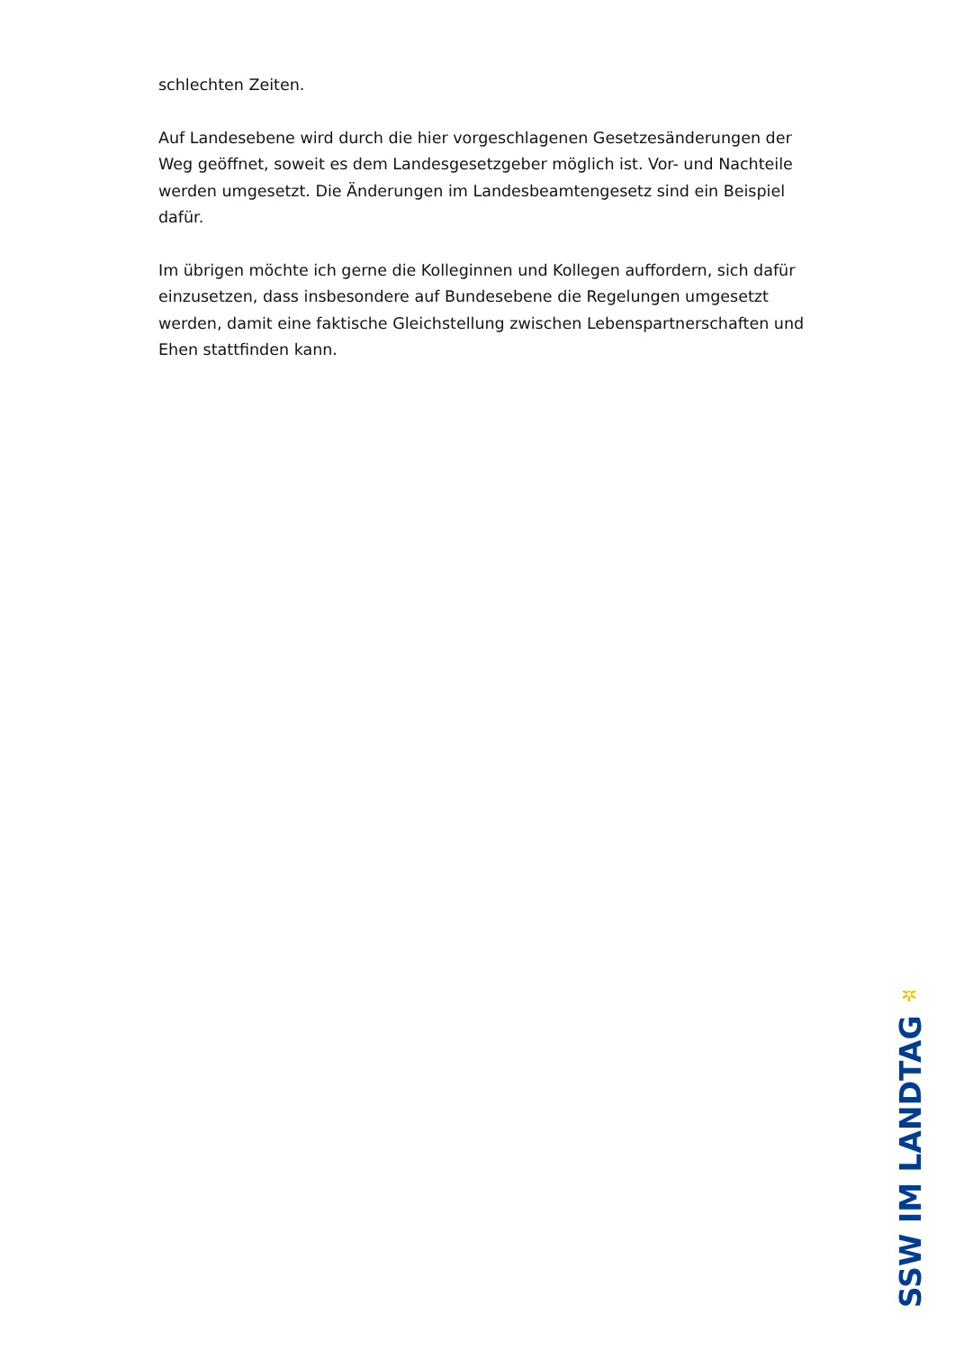schlechten Zeiten.
Auf Landesebene wird durch die hier vorgeschlagenen Gesetzesänderungen der Weg geöffnet, soweit es dem Landesgesetzgeber möglich ist. Vor- und Nachteile werden umgesetzt. Die Änderungen im Landesbeamtengesetz sind ein Beispiel dafür.
Im übrigen möchte ich gerne die Kolleginnen und Kollegen auffordern, sich dafür einzusetzen, dass insbesondere auf Bundesebene die Regelungen umgesetzt werden, damit eine faktische Gleichstellung zwischen Lebenspartnerschaften und Ehen stattfinden kann.
✲
SSW IM LANDTAG